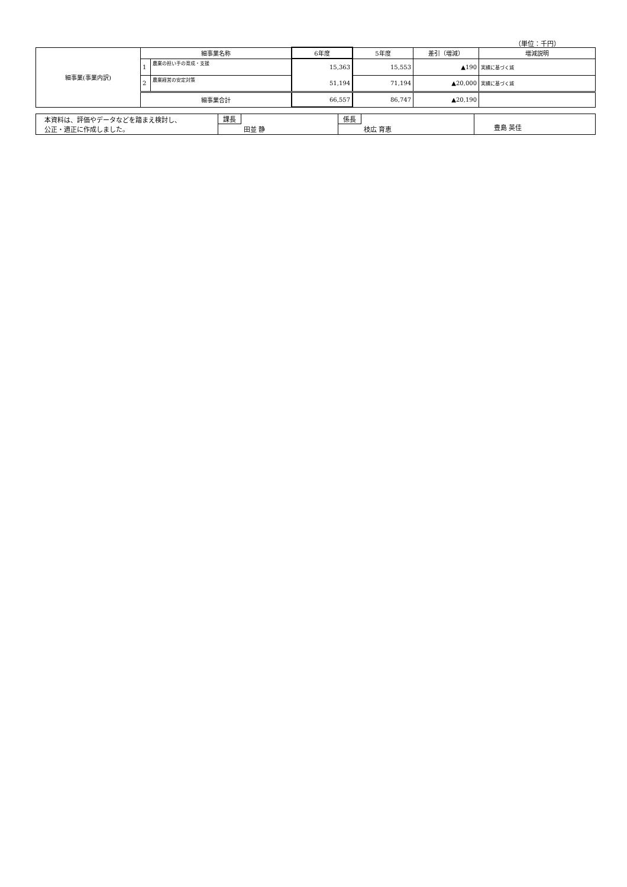（単位：千円）
| 細事業(事業内訳) | 細事業名称 | | 6年度 | 5年度 | 差引（増減） | 増減説明 |
| | 1 | 農業の担い手の育成・支援 | 15,363 | 15,553 | ▲190 | 実績に基づく減 |
| | 2 | 農業経営の安定対策 | 51,194 | 71,194 | ▲20,000 | 実績に基づく減 |
| | 細事業合計 | | 66,557 | 86,747 | ▲20,190 | |
| 本資料は、評価やデータなどを踏まえ検討し、 公正・適正に作成しました。 | 課長 田並 静 | 係長 枝広 育恵 | 豊島 英佳 |